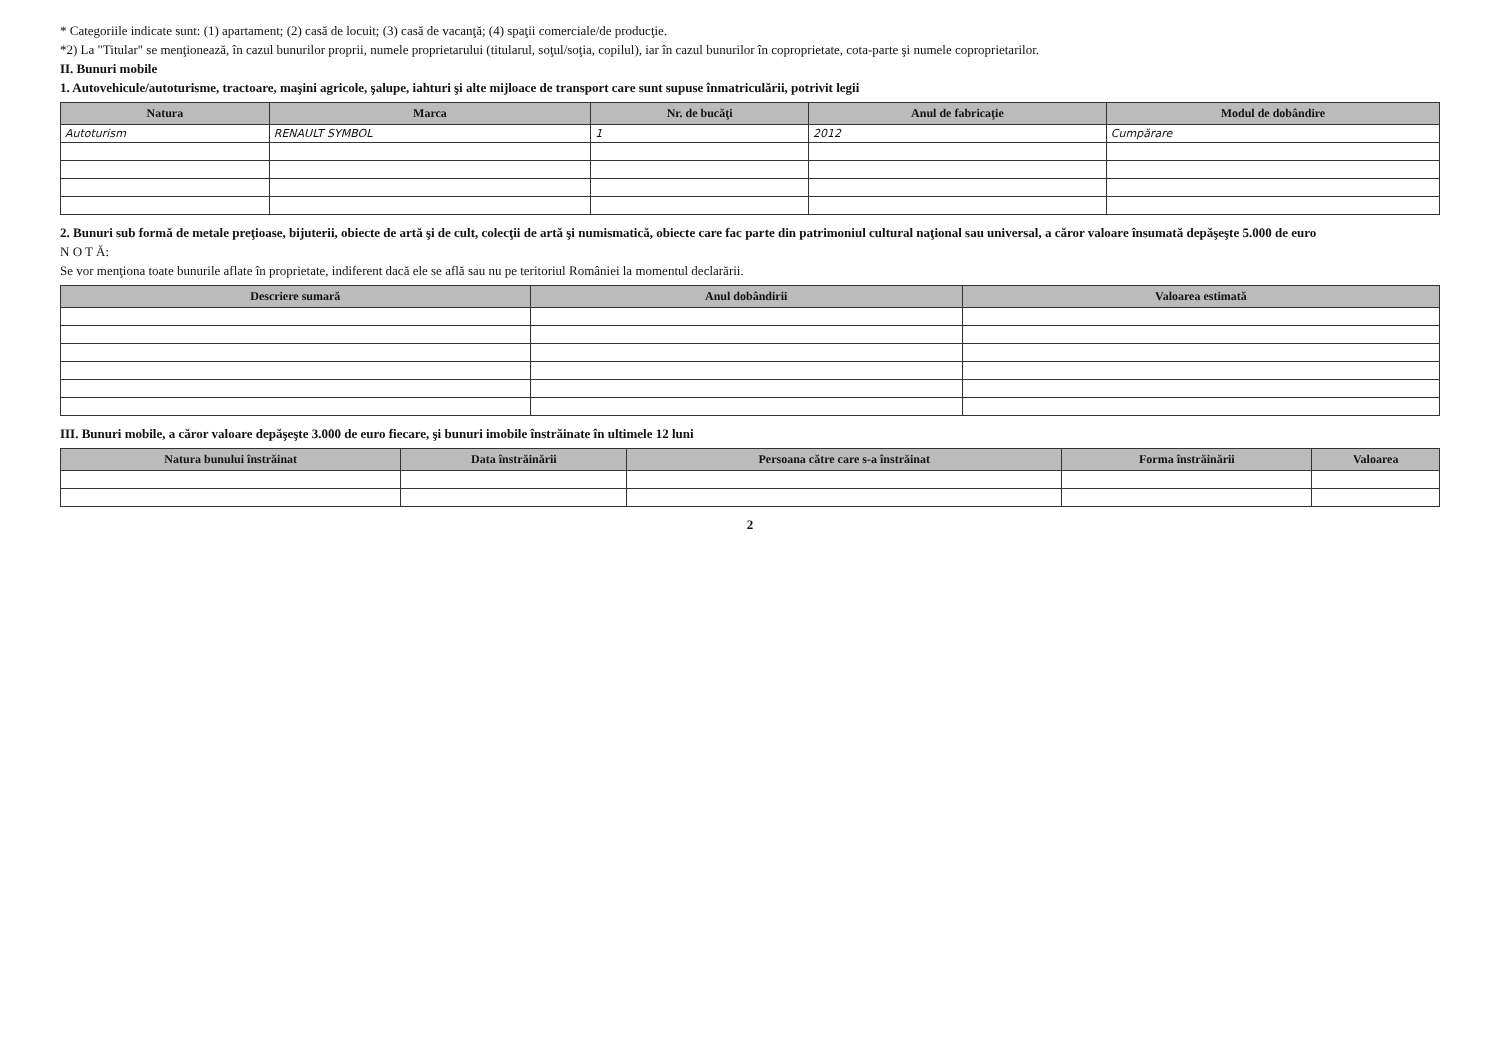* Categoriile indicate sunt: (1) apartament; (2) casă de locuit; (3) casă de vacanţă; (4) spaţii comerciale/de producţie.
*2) La "Titular" se menţionează, în cazul bunurilor proprii, numele proprietarului (titularul, soţul/soţia, copilul), iar în cazul bunurilor în coproprietate, cota-parte şi numele coproprietarilor.
II. Bunuri mobile
1. Autovehicule/autoturisme, tractoare, maşini agricole, şalupe, iahturi şi alte mijloace de transport care sunt supuse înmatriculării, potrivit legii
| Natura | Marca | Nr. de bucăţi | Anul de fabricaţie | Modul de dobândire |
| --- | --- | --- | --- | --- |
| Autoturism | RENAULT SYMBOL | 1 | 2012 | Cumpărare |
2. Bunuri sub formă de metale preţioase, bijuterii, obiecte de artă şi de cult, colecţii de artă şi numismatică, obiecte care fac parte din patrimoniul cultural naţional sau universal, a căror valoare însumată depăşeşte 5.000 de euro
N O T Ă:
Se vor menţiona toate bunurile aflate în proprietate, indiferent dacă ele se află sau nu pe teritoriul României la momentul declarării.
| Descriere sumară | Anul dobândirii | Valoarea estimată |
| --- | --- | --- |
III. Bunuri mobile, a căror valoare depăşeşte 3.000 de euro fiecare, şi bunuri imobile înstrăinate în ultimele 12 luni
| Natura bunului înstrăinat | Data înstrăinării | Persoana către care s-a înstrăinat | Forma înstrăinării | Valoarea |
| --- | --- | --- | --- | --- |
2